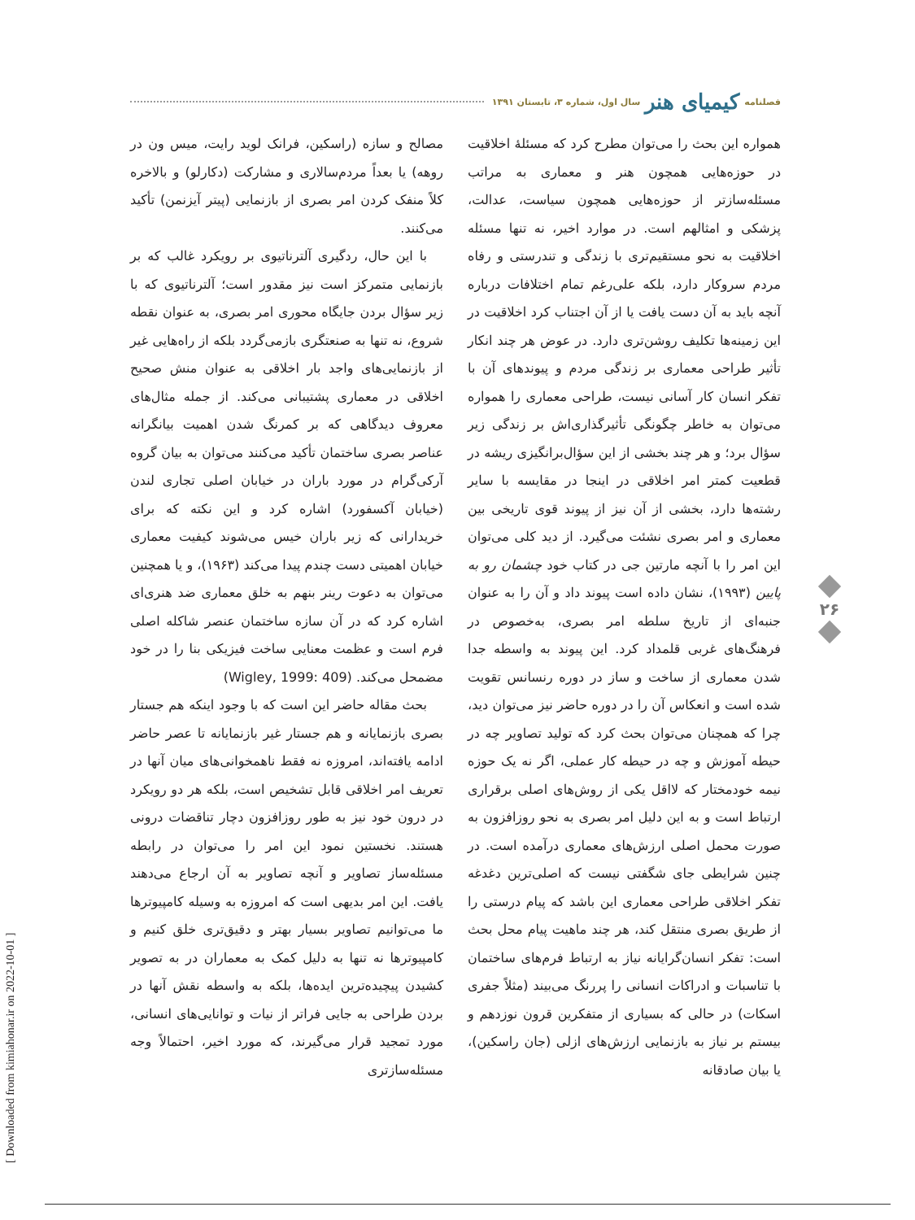فصلنامه کیمیای هنر سال اول، شماره ۳، تابستان ۱۳۹۱
همواره این بحث را می‌توان مطرح کرد که مسئلهٔ اخلاقیت در حوزه‌هایی همچون هنر و معماری به مراتب مسئله‌سازتر از حوزه‌هایی همچون سیاست، عدالت، پزشکی و امثالهم است. در موارد اخیر، نه تنها مسئله اخلاقیت به نحو مستقیم‌تری با زندگی و تندرستی و رفاه مردم سروکار دارد، بلکه علی‌رغم تمام اختلافات درباره آنچه باید به آن دست یافت یا از آن اجتناب کرد اخلاقیت در این زمینه‌ها تکلیف روشن‌تری دارد. در عوض هر چند انکار تأثیر طراحی معماری بر زندگی مردم و پیوندهای آن با تفکر انسان کار آسانی نیست، طراحی معماری را همواره می‌توان به خاطر چگونگی تأثیرگذاری‌اش بر زندگی زیر سؤال برد؛ و هر چند بخشی از این سؤال‌برانگیزی ریشه در قطعیت کمتر امر اخلاقی در اینجا در مقایسه با سایر رشته‌ها دارد، بخشی از آن نیز از پیوند قوی تاریخی بین معماری و امر بصری نشئت می‌گیرد. از دید کلی می‌توان این امر را با آنچه مارتین جی در کتاب خود چشمان رو به پایین (۱۹۹۳)، نشان داده است پیوند داد و آن را به عنوان جنبه‌ای از تاریخ سلطه امر بصری، به‌خصوص در فرهنگ‌های غربی قلمداد کرد. این پیوند به واسطه جدا شدن معماری از ساخت و ساز در دوره رنسانس تقویت شده است و انعکاس آن را در دوره حاضر نیز می‌توان دید، چرا که همچنان می‌توان بحث کرد که تولید تصاویر چه در حیطه آموزش و چه در حیطه کار عملی، اگر نه یک حوزه نیمه خودمختار که لااقل یکی از روش‌های اصلی برقراری ارتباط است و به این دلیل امر بصری به نحو روزافزون به صورت محمل اصلی ارزش‌های معماری درآمده است. در چنین شرایطی جای شگفتی نیست که اصلی‌ترین دغدغه تفکر اخلاقی طراحی معماری این باشد که پیام درستی را از طریق بصری منتقل کند، هر چند ماهیت پیام محل بحث است: تفکر انسان‌گرایانه نیاز به ارتباط فرم‌های ساختمان با تناسبات و ادراکات انسانی را پررنگ می‌بیند (مثلاً جفری اسکات) در حالی که بسیاری از متفکرین قرون نوزدهم و بیستم بر نیاز به بازنمایی ارزش‌های ازلی (جان راسکین)، یا بیان صادقانه
مصالح و سازه (راسکین، فرانک لوید رایت، میس ون در روهه) یا بعداً مردم‌سالاری و مشارکت (دکارلو) و بالاخره کلاً منفک کردن امر بصری از بازنمایی (پیتر آیزنمن) تأکید می‌کنند.
با این حال، ردگیری آلترناتیوی بر رویکرد غالب که بر بازنمایی متمرکز است نیز مقدور است؛ آلترناتیوی که با زیر سؤال بردن جایگاه محوری امر بصری، به عنوان نقطه شروع، نه تنها به صنعتگری بازمی‌گردد بلکه از راه‌هایی غیر از بازنمایی‌های واجد بار اخلاقی به عنوان منش صحیح اخلاقی در معماری پشتیبانی می‌کند. از جمله مثال‌های معروف دیدگاهی که بر کمرنگ شدن اهمیت بیانگرانه عناصر بصری ساختمان تأکید می‌کنند می‌توان به بیان گروه آرکی‌گرام در مورد باران در خیابان اصلی تجاری لندن (خیابان آکسفورد) اشاره کرد و این نکته که برای خریدارانی که زیر باران خیس می‌شوند کیفیت معماری خیابان اهمیتی دست چندم پیدا می‌کند (۱۹۶۳)، و یا همچنین می‌توان به دعوت رینر بنهم به خلق معماری ضد هنری‌ای اشاره کرد که در آن سازه ساختمان عنصر شاکله اصلی فرم است و عظمت معنایی ساخت فیزیکی بنا را در خود مضمحل می‌کند. (Wigley, 1999: 409)
بحث مقاله حاضر این است که با وجود اینکه هم جستار بصری بازنمایانه و هم جستار غیر بازنمایانه تا عصر حاضر ادامه یافته‌اند، امروزه نه فقط ناهمخوانی‌های میان آنها در تعریف امر اخلاقی قابل تشخیص است، بلکه هر دو رویکرد در درون خود نیز به طور روزافزون دچار تناقضات درونی هستند. نخستین نمود این امر را می‌توان در رابطه مسئله‌ساز تصاویر و آنچه تصاویر به آن ارجاع می‌دهند یافت. این امر بدیهی است که امروزه به وسیله کامپیوترها ما می‌توانیم تصاویر بسیار بهتر و دقیق‌تری خلق کنیم و کامپیوترها نه تنها به دلیل کمک به معماران در به تصویر کشیدن پیچیده‌ترین ایده‌ها، بلکه به واسطه نقش آنها در بردن طراحی به جایی فراتر از نیات و توانایی‌های انسانی، مورد تمجید قرار می‌گیرند، که مورد اخیر، احتمالاً وجه مسئله‌سازتری
۲۶
[ Downloaded from kimiahonar.ir on 2022-10-01 ]